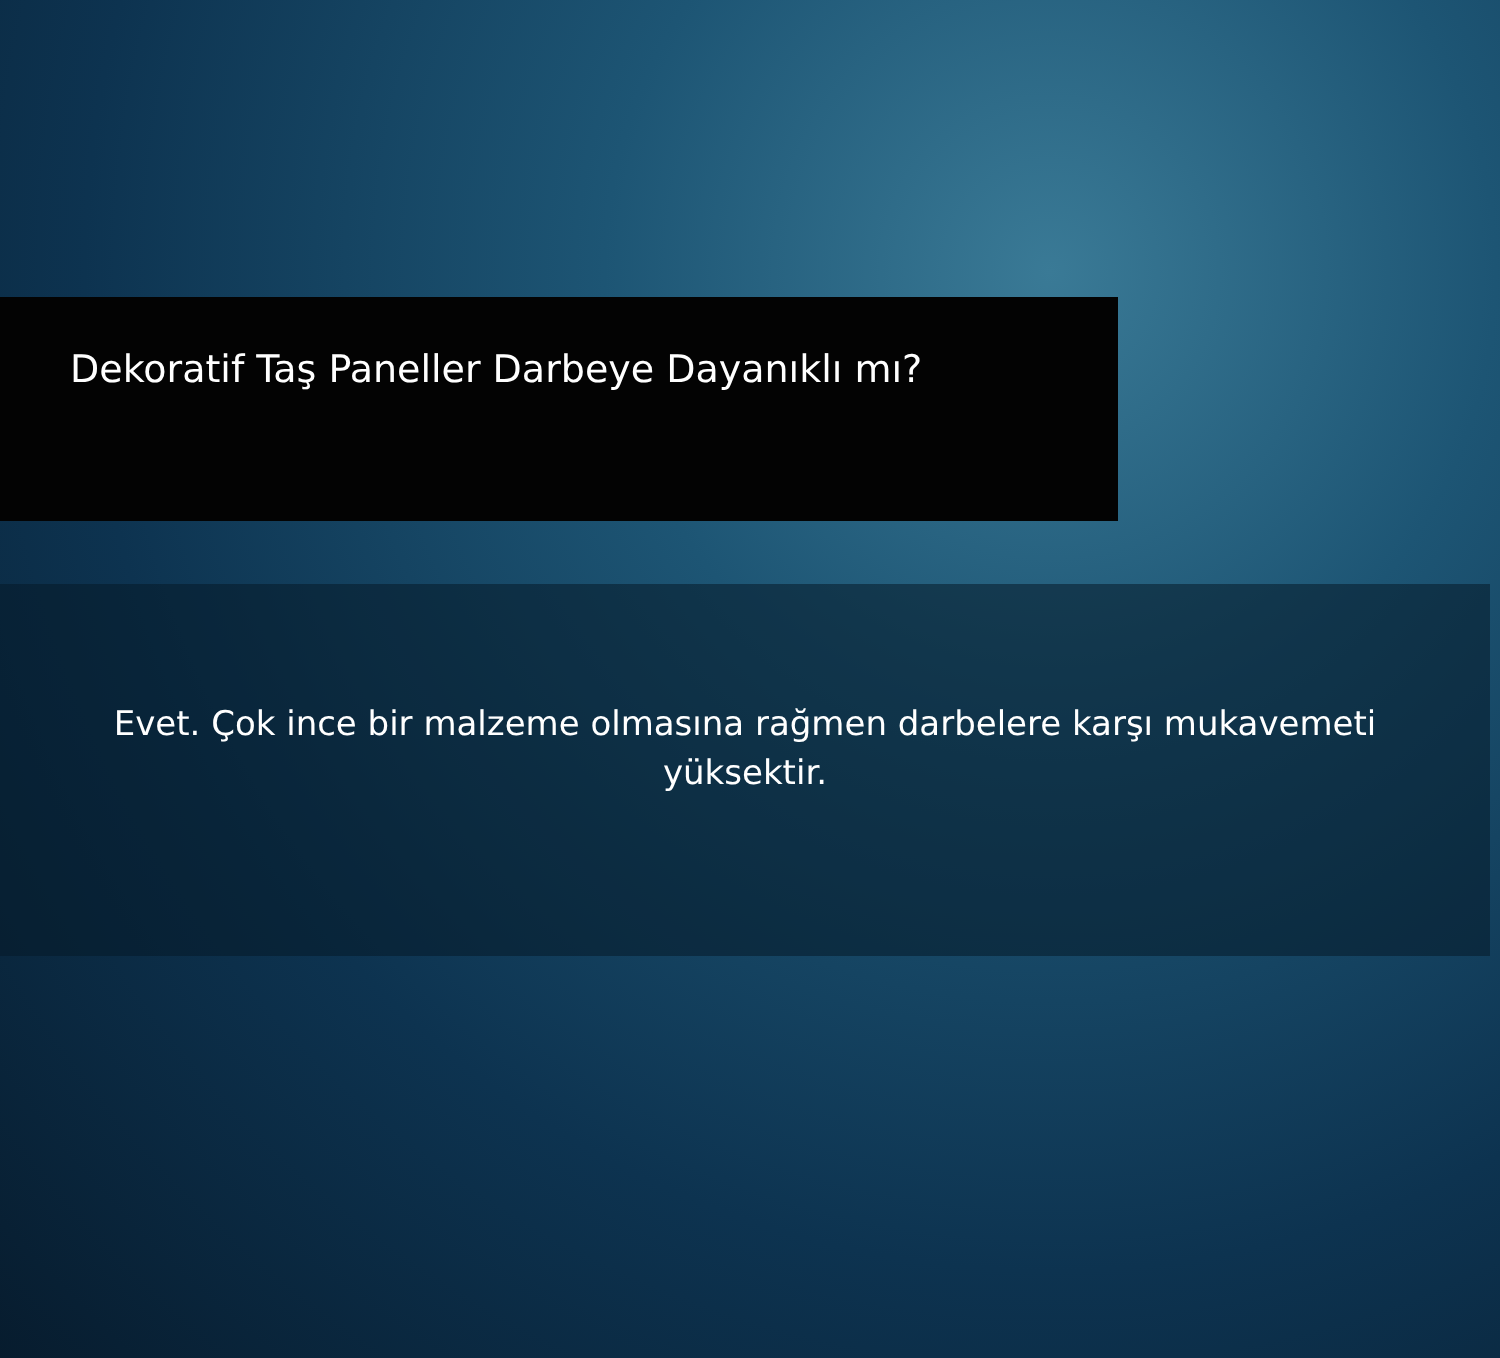Dekoratif Taş Paneller Darbeye Dayanıklı mı?
Evet. Çok ince bir malzeme olmasına rağmen darbelere karşı mukavemeti yüksektir.